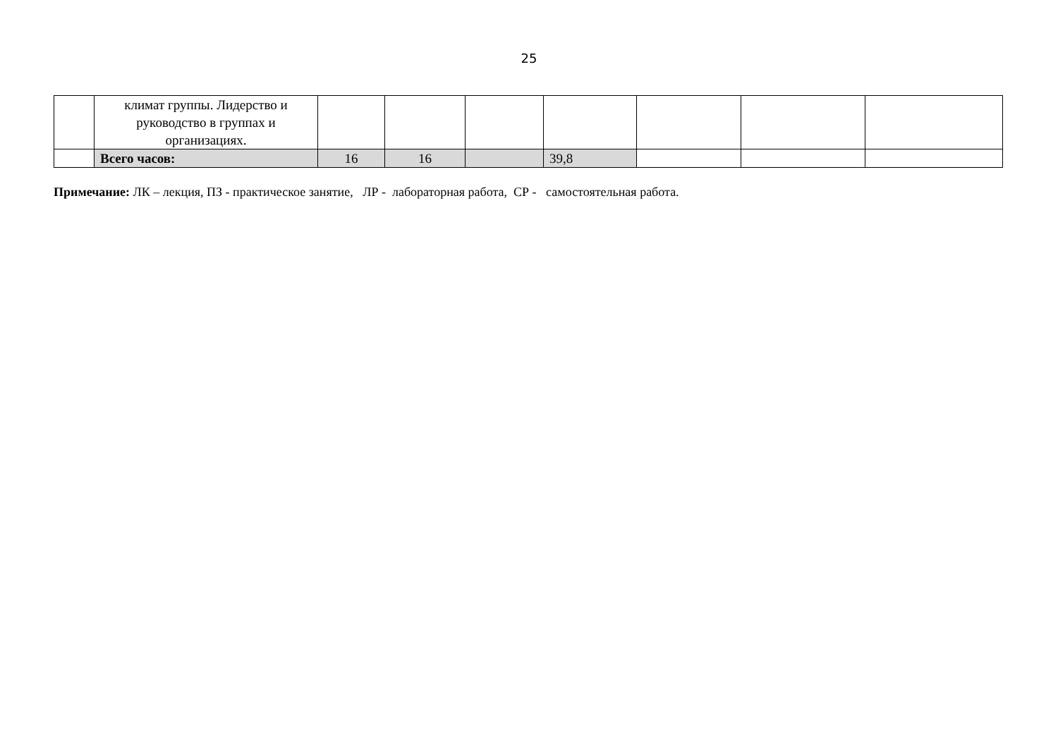25
| | климат группы. Лидерство и руководство в группах и организациях. | | | | | | | |
| | Всего часов: | 16 | 16 | | 39,8 | | | |
Примечание: ЛК – лекция, ПЗ - практическое занятие, ЛР - лабораторная работа, СР - самостоятельная работа.